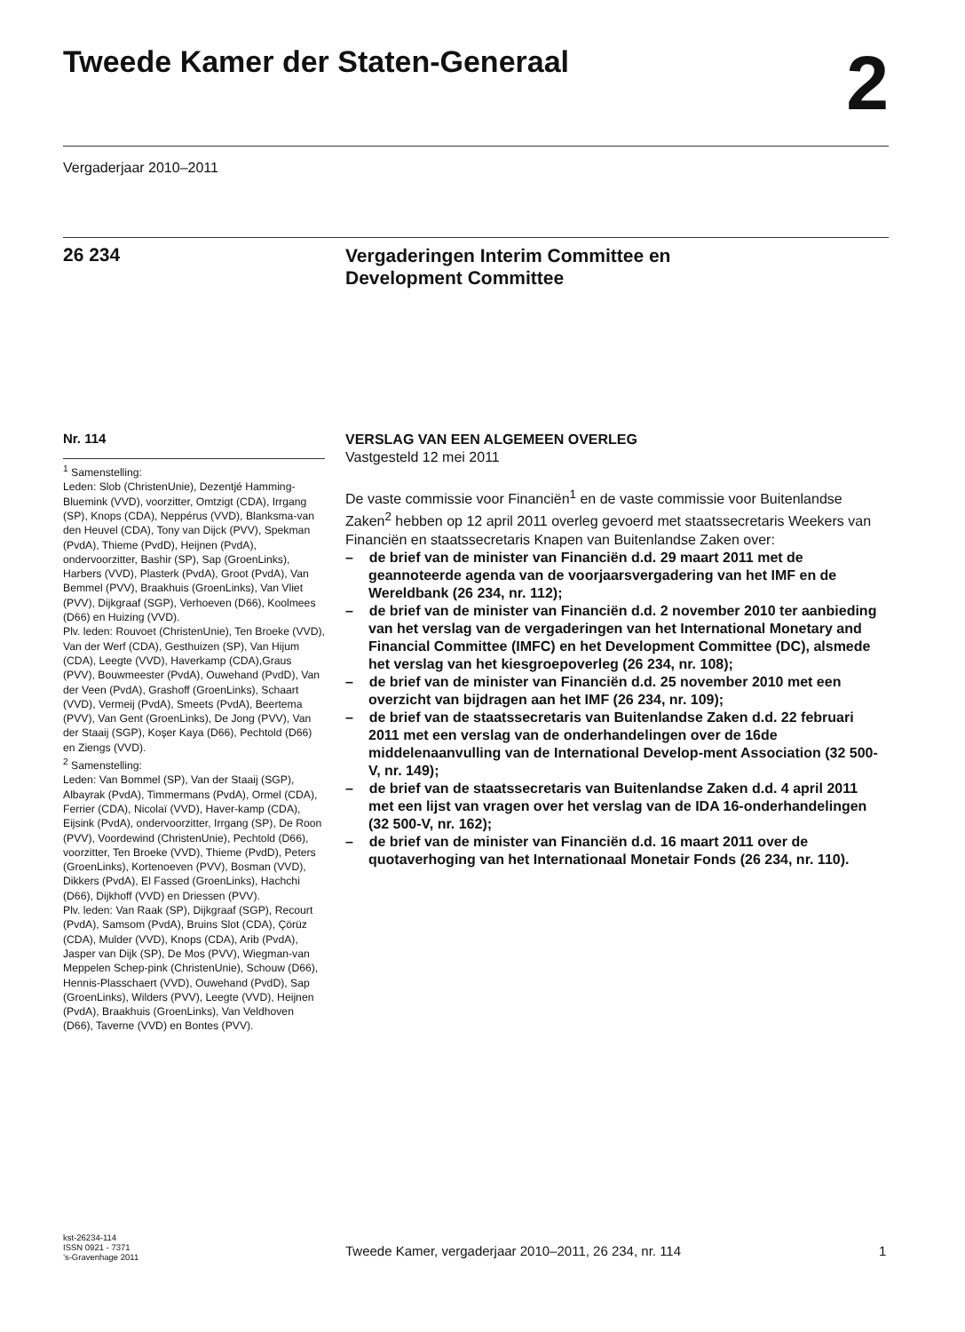Tweede Kamer der Staten-Generaal
2
Vergaderjaar 2010–2011
26 234
Vergaderingen Interim Committee en
Development Committee
Nr. 114
<sup>1</sup> Samenstelling:
Leden: Slob (ChristenUnie), Dezentjé Hamming-Bluemink (VVD), voorzitter, Omtzigt (CDA), Irrgang (SP), Knops (CDA), Neppérus (VVD), Blanksma-van den Heuvel (CDA), Tony van Dijck (PVV), Spekman (PvdA), Thieme (PvdD), Heijnen (PvdA), ondervoorzitter, Bashir (SP), Sap (GroenLinks), Harbers (VVD), Plasterk (PvdA), Groot (PvdA), Van Bemmel (PVV), Braakhuis (GroenLinks), Van Vliet (PVV), Dijkgraaf (SGP), Verhoeven (D66), Koolmees (D66) en Huizing (VVD).
Plv. leden: Rouvoet (ChristenUnie), Ten Broeke (VVD), Van der Werf (CDA), Gesthuizen (SP), Van Hijum (CDA), Leegte (VVD), Haverkamp (CDA),Graus (PVV), Bouwmeester (PvdA), Ouwehand (PvdD), Van der Veen (PvdA), Grashoff (GroenLinks), Schaart (VVD), Vermeij (PvdA), Smeets (PvdA), Beertema (PVV), Van Gent (GroenLinks), De Jong (PVV), Van der Staaij (SGP), Koşer Kaya (D66), Pechtold (D66) en Ziengs (VVD).
<sup>2</sup> Samenstelling:
Leden: Van Bommel (SP), Van der Staaij (SGP), Albayrak (PvdA), Timmermans (PvdA), Ormel (CDA), Ferrier (CDA), Nicolaï (VVD), Haver-kamp (CDA), Eijsink (PvdA), ondervoorzitter, Irrgang (SP), De Roon (PVV), Voordewind (ChristenUnie), Pechtold (D66), voorzitter, Ten Broeke (VVD), Thieme (PvdD), Peters (GroenLinks), Kortenoeven (PVV), Bosman (VVD), Dikkers (PvdA), El Fassed (GroenLinks), Hachchi (D66), Dijkhoff (VVD) en Driessen (PVV).
Plv. leden: Van Raak (SP), Dijkgraaf (SGP), Recourt (PvdA), Samsom (PvdA), Bruins Slot (CDA), Çörüz (CDA), Mulder (VVD), Knops (CDA), Arib (PvdA), Jasper van Dijk (SP), De Mos (PVV), Wiegman-van Meppelen Schep-pink (ChristenUnie), Schouw (D66), Hennis-Plasschaert (VVD), Ouwehand (PvdD), Sap (GroenLinks), Wilders (PVV), Leegte (VVD), Heijnen (PvdA), Braakhuis (GroenLinks), Van Veldhoven (D66), Taverne (VVD) en Bontes (PVV).
VERSLAG VAN EEN ALGEMEEN OVERLEG
Vastgesteld 12 mei 2011
De vaste commissie voor Financiën<sup>1</sup> en de vaste commissie voor Buitenlandse Zaken<sup>2</sup> hebben op 12 april 2011 overleg gevoerd met staatssecretaris Weekers van Financiën en staatssecretaris Knapen van Buitenlandse Zaken over:
– de brief van de minister van Financiën d.d. 29 maart 2011 met de geannoteerde agenda van de voorjaarsvergadering van het IMF en de Wereldbank (26 234, nr. 112);
– de brief van de minister van Financiën d.d. 2 november 2010 ter aanbieding van het verslag van de vergaderingen van het International Monetary and Financial Committee (IMFC) en het Development Committee (DC), alsmede het verslag van het kiesgroepoverleg (26 234, nr. 108);
– de brief van de minister van Financiën d.d. 25 november 2010 met een overzicht van bijdragen aan het IMF (26 234, nr. 109);
– de brief van de staatssecretaris van Buitenlandse Zaken d.d. 22 februari 2011 met een verslag van de onderhandelingen over de 16de middelenaanvulling van de International Develop-ment Association (32 500-V, nr. 149);
– de brief van de staatssecretaris van Buitenlandse Zaken d.d. 4 april 2011 met een lijst van vragen over het verslag van de IDA 16-onderhandelingen (32 500-V, nr. 162);
– de brief van de minister van Financiën d.d. 16 maart 2011 over de quotaverhoging van het Internationaal Monetair Fonds (26 234, nr. 110).
kst-26234-114
ISSN 0921 - 7371
’s-Gravenhage 2011
Tweede Kamer, vergaderjaar 2010–2011, 26 234, nr. 114
1